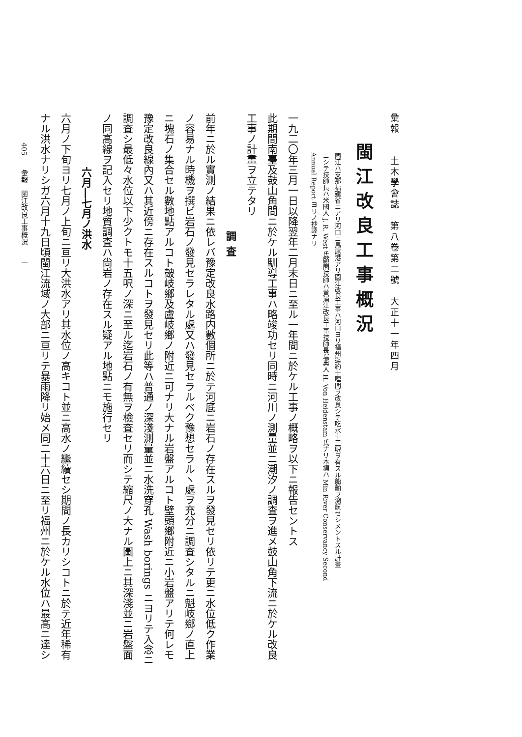彙報　　土木學會誌　第八卷第二號　大正十一年四月
閩江改良工事概況
閩江ハ支那福建省ニアリ河口ニ馬尾港アリ閩江改良工事ハ河口ヨリ福州迄約十哩間ヲ改良シテ吃水十三呎ヲ有スル船舶ヲ溯航セシメントスル計畫
ニシテ技師長ハ米國人 J. R. West 氏顧問技師ハ黃浦江改良工事技師長瑞典人 H. Von Heidenstam 氏ナリ本編ハ Min River Conservancy Second
Annual Report ヨリノ抄譯ナリ
一九二〇年三月一日以降翌年二月末日ニ至ル一年間ニ於ケル工事ノ概略ヲ以下ニ報告セントス
此期間南臺及鼓山角間ニ於ケル馴導工事ハ略竣功セリ同時ニ河川ノ測量並ニ潮汐ノ調査ヲ進メ鼓山角下流ニ於ケル改良
工事ノ計畫ヲ立テタリ
調査
前年ニ於ル實測ノ結果ニ依レバ豫定改良水路内數個所ニ於テ河底ニ岩石ノ存在スルヲ發見セリ依リテ更ニ水位低ク作業
ノ容易ナル時機ヲ撰ビ岩石ノ發見セラレタル處又ハ發見セラルベク豫想セラルヽ處ヲ充分ニ調査シタルニ魁岐鄉ノ直上
ニ塊石ノ集合セル數地點アルコト皷岐鄉及盧岐鄉ノ附近ニ可ナリ大ナル岩盤アルコト壁頭鄉附近ニ小岩盤アリテ何レモ
豫定改良線內又ハ其近傍ニ存在スルコトヲ發見セリ此等ハ普通ノ深淺測量並ニ水洗穿孔 Wash borings ニヨリテ入念ニ
調査シ最低々水位以下少クトモ十五呎ノ深ニ至ル迄岩石ノ有無ヲ檢査セリ而シテ縮尺ノ大ナル圖上ニ其深淺並ニ岩盤面
ノ同高線ヲ記入セリ地質調査ハ尙岩ノ存在スル疑アル地點ニモ施行セリ
六月―七月ノ洪水
六月ノ下旬ヨリ七月ノ上旬ニ亘リ大洪水アリ其水位ノ高キコト並ニ高水ノ繼續セシ期間ノ長カリシコトニ於テ近年稀有
ナル洪水ナリシガ六月十九日頃閩江流域ノ大部ニ亘リテ暴雨降リ始メ同二十六日ニ至リ福州ニ於ケル水位ハ最高ニ達シ
405　　彙報　閩江改良工事概況　　一